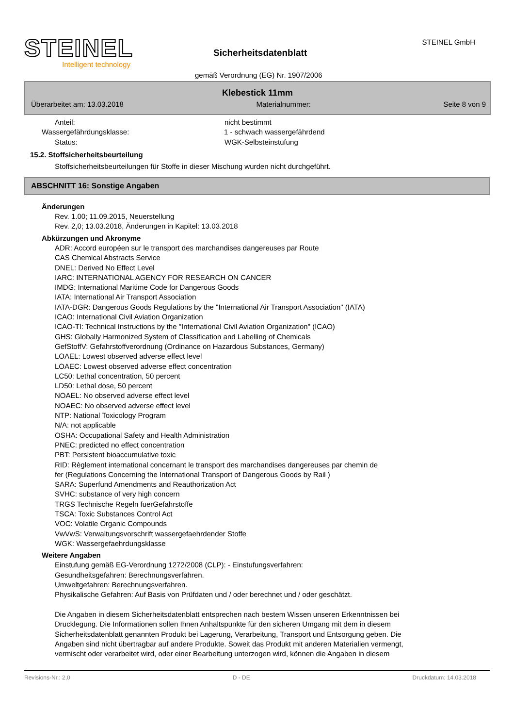STEINEL
Intelligent technology
Sicherheitsdatenblatt
STEINEL GmbH
gemäß Verordnung (EG) Nr. 1907/2006
Klebestick 11mm
Überarbeitet am: 13.03.2018 Materialnummer: Seite 8 von 9
Anteil: nicht bestimmt
Wassergefährdungsklasse: 1 - schwach wassergefährdend
Status: WGK-Selbsteinstufung
15.2. Stoffsicherheitsbeurteilung
Stoffsicherheitsbeurteilungen für Stoffe in dieser Mischung wurden nicht durchgeführt.
ABSCHNITT 16: Sonstige Angaben
Änderungen
Rev. 1.00; 11.09.2015, Neuerstellung
Rev. 2,0; 13.03.2018, Änderungen in Kapitel: 13.03.2018
Abkürzungen und Akronyme
ADR: Accord européen sur le transport des marchandises dangereuses par Route
CAS Chemical Abstracts Service
DNEL: Derived No Effect Level
IARC: INTERNATIONAL AGENCY FOR RESEARCH ON CANCER
IMDG: International Maritime Code for Dangerous Goods
IATA: International Air Transport Association
IATA-DGR: Dangerous Goods Regulations by the "International Air Transport Association" (IATA)
ICAO: International Civil Aviation Organization
ICAO-TI: Technical Instructions by the "International Civil Aviation Organization" (ICAO)
GHS: Globally Harmonized System of Classification and Labelling of Chemicals
GefStoffV: Gefahrstoffverordnung (Ordinance on Hazardous Substances, Germany)
LOAEL: Lowest observed adverse effect level
LOAEC: Lowest observed adverse effect concentration
LC50: Lethal concentration, 50 percent
LD50: Lethal dose, 50 percent
NOAEL: No observed adverse effect level
NOAEC: No observed adverse effect level
NTP: National Toxicology Program
N/A: not applicable
OSHA: Occupational Safety and Health Administration
PNEC: predicted no effect concentration
PBT: Persistent bioaccumulative toxic
RID: Règlement international concernant le transport des marchandises dangereuses par chemin de
fer (Regulations Concerning the International Transport of Dangerous Goods by Rail )
SARA: Superfund Amendments and Reauthorization Act
SVHC: substance of very high concern
TRGS Technische Regeln fuerGefahrstoffe
TSCA: Toxic Substances Control Act
VOC: Volatile Organic Compounds
VwVwS: Verwaltungsvorschrift wassergefaehrdender Stoffe
WGK: Wassergefaehrdungsklasse
Weitere Angaben
Einstufung gemäß EG-Verordnung 1272/2008 (CLP): - Einstufungsverfahren:
Gesundheitsgefahren: Berechnungsverfahren.
Umweltgefahren: Berechnungsverfahren.
Physikalische Gefahren: Auf Basis von Prüfdaten und / oder berechnet und / oder geschätzt.
Die Angaben in diesem Sicherheitsdatenblatt entsprechen nach bestem Wissen unseren Erkenntnissen bei
Drucklegung. Die Informationen sollen Ihnen Anhaltspunkte für den sicheren Umgang mit dem in diesem
Sicherheitsdatenblatt genannten Produkt bei Lagerung, Verarbeitung, Transport und Entsorgung geben. Die
Angaben sind nicht übertragbar auf andere Produkte. Soweit das Produkt mit anderen Materialien vermengt,
vermischt oder verarbeitet wird, oder einer Bearbeitung unterzogen wird, können die Angaben in diesem
Revisions-Nr.: 2,0 D - DE Druckdatum: 14.03.2018